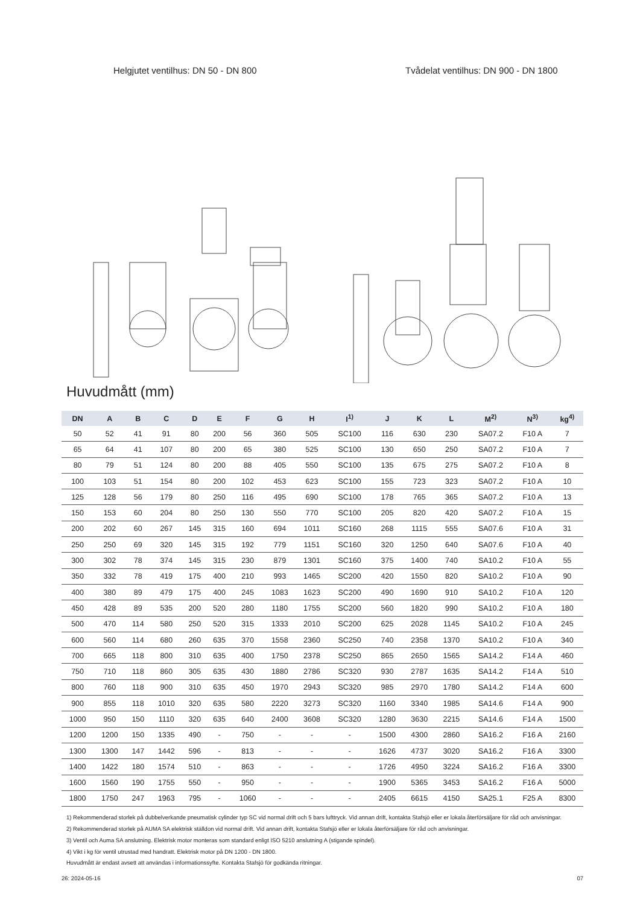Helgjutet ventilhus: DN 50 - DN 800
Tvådelat ventilhus: DN 900 - DN 1800
Huvudmått (mm)
| DN | A | B | C | D | E | F | G | H | I<sup>1)</sup> | J | K | L | M<sup>2)</sup> | N<sup>3)</sup> | kg<sup>4)</sup> |
| --- | --- | --- | --- | --- | --- | --- | --- | --- | --- | --- | --- | --- | --- | --- | --- |
| 50 | 52 | 41 | 91 | 80 | 200 | 56 | 360 | 505 | SC100 | 116 | 630 | 230 | SA07.2 | F10 A | 7 |
| 65 | 64 | 41 | 107 | 80 | 200 | 65 | 380 | 525 | SC100 | 130 | 650 | 250 | SA07.2 | F10 A | 7 |
| 80 | 79 | 51 | 124 | 80 | 200 | 88 | 405 | 550 | SC100 | 135 | 675 | 275 | SA07.2 | F10 A | 8 |
| 100 | 103 | 51 | 154 | 80 | 200 | 102 | 453 | 623 | SC100 | 155 | 723 | 323 | SA07.2 | F10 A | 10 |
| 125 | 128 | 56 | 179 | 80 | 250 | 116 | 495 | 690 | SC100 | 178 | 765 | 365 | SA07.2 | F10 A | 13 |
| 150 | 153 | 60 | 204 | 80 | 250 | 130 | 550 | 770 | SC100 | 205 | 820 | 420 | SA07.2 | F10 A | 15 |
| 200 | 202 | 60 | 267 | 145 | 315 | 160 | 694 | 1011 | SC160 | 268 | 1115 | 555 | SA07.6 | F10 A | 31 |
| 250 | 250 | 69 | 320 | 145 | 315 | 192 | 779 | 1151 | SC160 | 320 | 1250 | 640 | SA07.6 | F10 A | 40 |
| 300 | 302 | 78 | 374 | 145 | 315 | 230 | 879 | 1301 | SC160 | 375 | 1400 | 740 | SA10.2 | F10 A | 55 |
| 350 | 332 | 78 | 419 | 175 | 400 | 210 | 993 | 1465 | SC200 | 420 | 1550 | 820 | SA10.2 | F10 A | 90 |
| 400 | 380 | 89 | 479 | 175 | 400 | 245 | 1083 | 1623 | SC200 | 490 | 1690 | 910 | SA10.2 | F10 A | 120 |
| 450 | 428 | 89 | 535 | 200 | 520 | 280 | 1180 | 1755 | SC200 | 560 | 1820 | 990 | SA10.2 | F10 A | 180 |
| 500 | 470 | 114 | 580 | 250 | 520 | 315 | 1333 | 2010 | SC200 | 625 | 2028 | 1145 | SA10.2 | F10 A | 245 |
| 600 | 560 | 114 | 680 | 260 | 635 | 370 | 1558 | 2360 | SC250 | 740 | 2358 | 1370 | SA10.2 | F10 A | 340 |
| 700 | 665 | 118 | 800 | 310 | 635 | 400 | 1750 | 2378 | SC250 | 865 | 2650 | 1565 | SA14.2 | F14 A | 460 |
| 750 | 710 | 118 | 860 | 305 | 635 | 430 | 1880 | 2786 | SC320 | 930 | 2787 | 1635 | SA14.2 | F14 A | 510 |
| 800 | 760 | 118 | 900 | 310 | 635 | 450 | 1970 | 2943 | SC320 | 985 | 2970 | 1780 | SA14.2 | F14 A | 600 |
| 900 | 855 | 118 | 1010 | 320 | 635 | 580 | 2220 | 3273 | SC320 | 1160 | 3340 | 1985 | SA14.6 | F14 A | 900 |
| 1000 | 950 | 150 | 1110 | 320 | 635 | 640 | 2400 | 3608 | SC320 | 1280 | 3630 | 2215 | SA14.6 | F14 A | 1500 |
| 1200 | 1200 | 150 | 1335 | 490 | - | 750 | - | - | - | 1500 | 4300 | 2860 | SA16.2 | F16 A | 2160 |
| 1300 | 1300 | 147 | 1442 | 596 | - | 813 | - | - | - | 1626 | 4737 | 3020 | SA16.2 | F16 A | 3300 |
| 1400 | 1422 | 180 | 1574 | 510 | - | 863 | - | - | - | 1726 | 4950 | 3224 | SA16.2 | F16 A | 3300 |
| 1600 | 1560 | 190 | 1755 | 550 | - | 950 | - | - | - | 1900 | 5365 | 3453 | SA16.2 | F16 A | 5000 |
| 1800 | 1750 | 247 | 1963 | 795 | - | 1060 | - | - | - | 2405 | 6615 | 4150 | SA25.1 | F25 A | 8300 |
1) Rekommenderad storlek på dubbelverkande pneumatisk cylinder typ SC vid normal drift och 5 bars lufttryck. Vid annan drift, kontakta Stafsjö eller er lokala återförsäljare för råd och anvisningar.
2) Rekommenderad storlek på AUMA SA elektrisk ställdon vid normal drift. Vid annan drift, kontakta Stafsjö eller er lokala återförsäljare för råd och anvisningar.
3) Ventil och Auma SA anslutning. Elektrisk motor monteras som standard enligt ISO 5210 anslutning A (stigande spindel).
4) Vikt i kg för ventil utrustad med handratt. Elektrisk motor på DN 1200 - DN 1800.
Huvudmått är endast avsett att användas i informationssyfte. Kontakta Stafsjö för godkända ritningar.
26: 2024-05-16 07